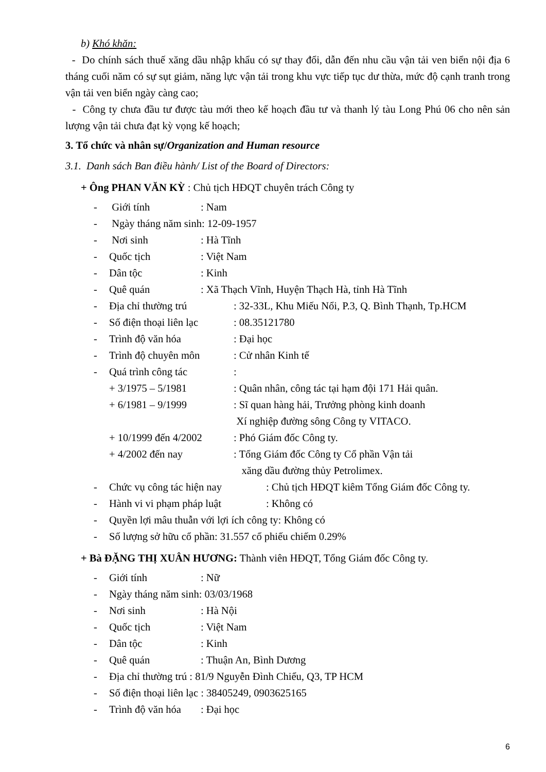b) Khó khăn:
- Do chính sách thuế xăng dầu nhập khẩu có sự thay đổi, dẫn đến nhu cầu vận tải ven biển nội địa 6 tháng cuối năm có sự sụt giảm, năng lực vận tải trong khu vực tiếp tục dư thừa, mức độ cạnh tranh trong vận tải ven biển ngày càng cao;
- Công ty chưa đầu tư được tàu mới theo kế hoạch đầu tư và thanh lý tàu Long Phú 06 cho nên sản lượng vận tải chưa đạt kỳ vọng kế hoạch;
3. Tổ chức và nhân sự/Organization and Human resource
3.1. Danh sách Ban điều hành/ List of the Board of Directors:
+ Ông PHAN VĂN KỲ : Chủ tịch HĐQT chuyên trách Công ty
- Giới tính: Nam
- Ngày tháng năm sinh: 12-09-1957
- Nơi sinh: Hà Tĩnh
- Quốc tịch: Việt Nam
- Dân tộc: Kinh
- Quê quán: Xã Thạch Vĩnh, Huyện Thạch Hà, tỉnh Hà Tĩnh
- Địa chỉ thường trú: 32-33L, Khu Miếu Nổi, P.3, Q. Bình Thạnh, Tp.HCM
- Số điện thoại liên lạc: 08.35121780
- Trình độ văn hóa: Đại học
- Trình độ chuyên môn: Cử nhân Kinh tế
- Quá trình công tác:
+ 3/1975 – 5/1981: Quân nhân, công tác tại hạm đội 171 Hải quân.
+ 6/1981 – 9/1999: Sĩ quan hàng hải, Trưởng phòng kinh doanh
Xí nghiệp đường sông Công ty VITACO.
+ 10/1999 đến 4/2002: Phó Giám đốc Công ty.
+ 4/2002 đến nay: Tổng Giám đốc Công ty Cổ phần Vận tải
xăng dầu đường thủy Petrolimex.
- Chức vụ công tác hiện nay: Chủ tịch HĐQT kiêm Tổng Giám đốc Công ty.
- Hành vi vi phạm pháp luật: Không có
- Quyền lợi mâu thuẫn với lợi ích công ty: Không có
- Số lượng sở hữu cổ phần: 31.557 cổ phiếu chiếm 0.29%
+ Bà ĐẶNG THỊ XUÂN HƯƠNG: Thành viên HĐQT, Tổng Giám đốc Công ty.
- Giới tính: Nữ
- Ngày tháng năm sinh: 03/03/1968
- Nơi sinh: Hà Nội
- Quốc tịch: Việt Nam
- Dân tộc: Kinh
- Quê quán: Thuận An, Bình Dương
- Địa chỉ thường trú : 81/9 Nguyễn Đình Chiểu, Q3, TP HCM
- Số điện thoại liên lạc : 38405249, 0903625165
- Trình độ văn hóa: Đại học
6